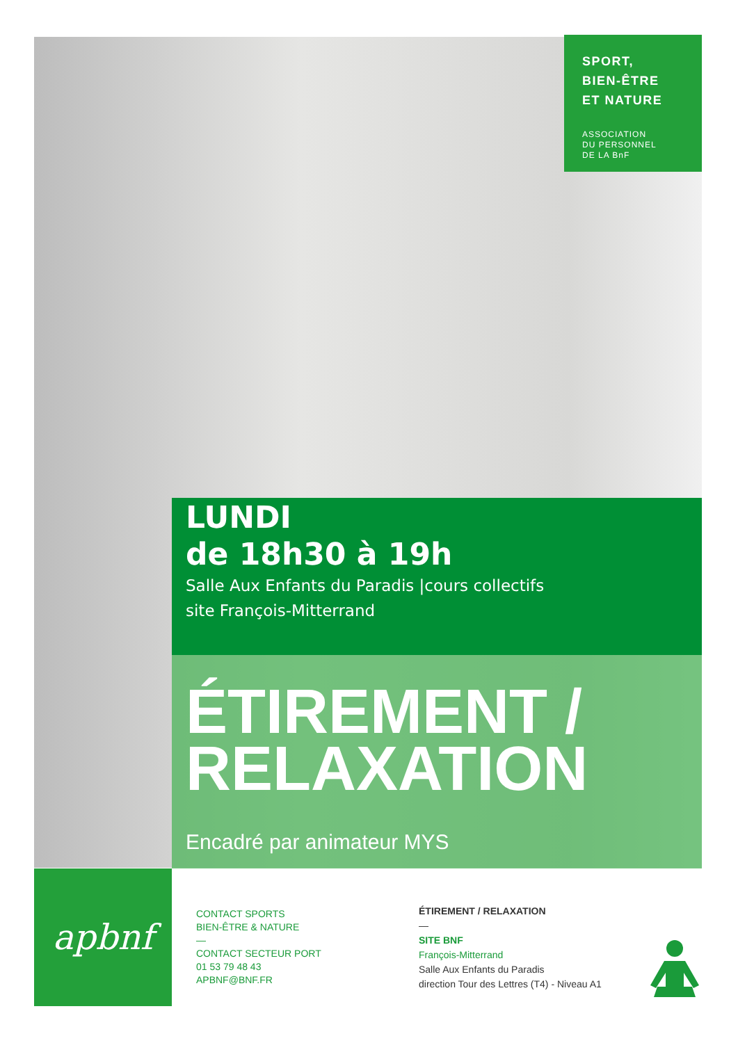SPORT,
BIEN-ÊTRE
ET NATURE
ASSOCIATION
DU PERSONNEL
DE LA BnF
LUNDI
de 18h30 à 19h
Salle Aux Enfants du Paradis |cours collectifs
site François-Mitterrand
ÉTIREMENT /
RELAXATION
Encadré par animateur MYS
apbnf
CONTACT SPORTS
BIEN-ÊTRE & NATURE
—
CONTACT SECTEUR PORT
01 53 79 48 43
APBNF@BNF.FR
ÉTIREMENT / RELAXATION
—
SITE BNF
François-Mitterrand
Salle Aux Enfants du Paradis
direction Tour des Lettres (T4) - Niveau A1